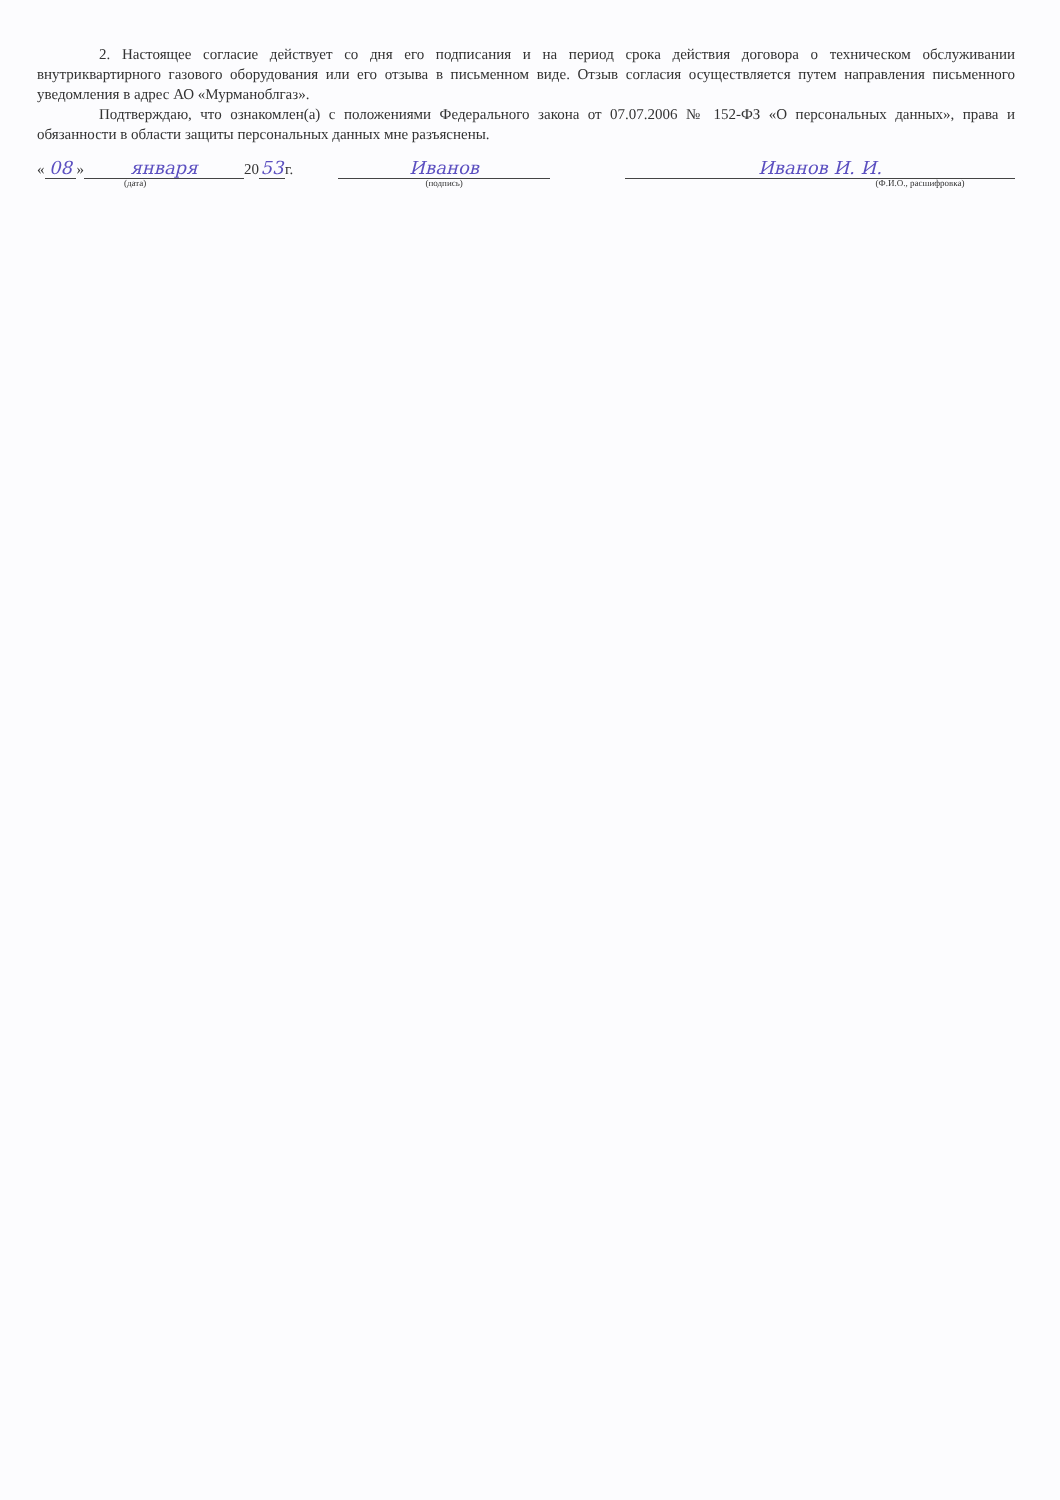2. Настоящее согласие действует со дня его подписания и на период срока действия договора о техническом обслуживании внутриквартирного газового оборудования или его отзыва в письменном виде. Отзыв согласия осуществляется путем направления письменного уведомления в адрес АО «Мурманоблгаз».
Подтверждаю, что ознакомлен(а) с положениями Федерального закона от 07.07.2006 № 152-ФЗ «О персональных данных», права и обязанности в области защиты персональных данных мне разъяснены.
« 08 » января (дата) 20 53 г. Иванов (подпись) Иванов И. И. (Ф.И.О., расшифровка)